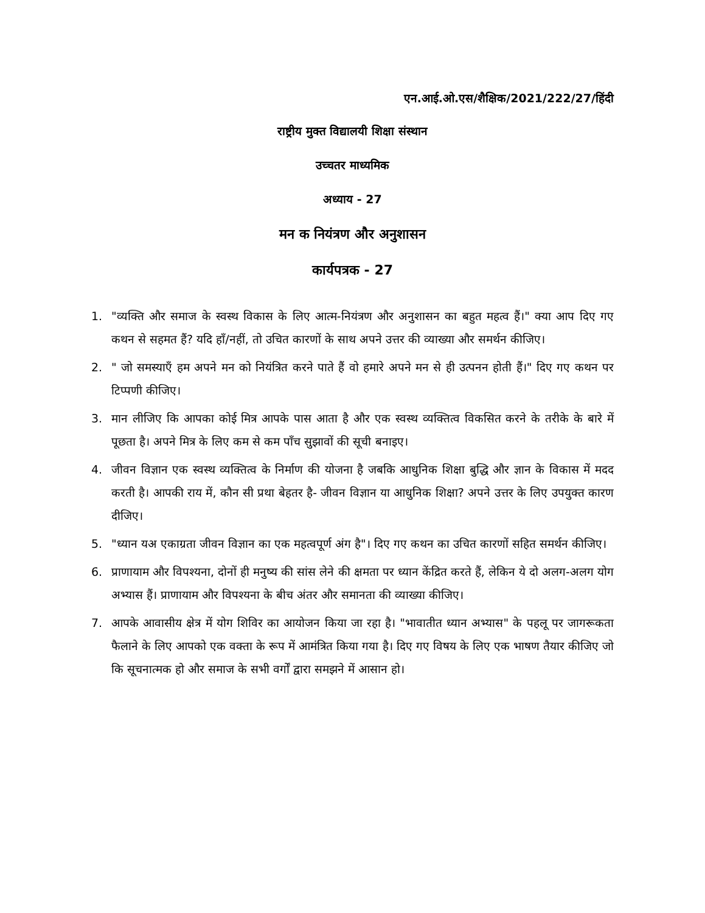एन.आई.ओ.एस/शैक्षिक/2021/222/27/हिंदी
राष्ट्रीय मुक्त विद्यालयी शिक्षा संस्थान
उच्चतर माध्यमिक
अध्याय - 27
मन क नियंत्रण और अनुशासन
कार्यपत्रक - 27
1. "व्यक्ति और समाज के स्वस्थ विकास के लिए आत्म-नियंत्रण और अनुशासन का बहुत महत्व हैं।" क्या आप दिए गए कथन से सहमत हैं? यदि हाँ/नहीं, तो उचित कारणों के साथ अपने उत्तर की व्याख्या और समर्थन कीजिए।
2. " जो समस्याएँ हम अपने मन को नियंत्रित करने पाते हैं वो हमारे अपने मन से ही उत्पनन होती हैं।" दिए गए कथन पर टिप्पणी कीजिए।
3. मान लीजिए कि आपका कोई मित्र आपके पास आता है और एक स्वस्थ व्यक्तित्व विकसित करने के तरीके के बारे में पूछता है। अपने मित्र के लिए कम से कम पाँच सुझावों की सूची बनाइए।
4. जीवन विज्ञान एक स्वस्थ व्यक्तित्व के निर्माण की योजना है जबकि आधुनिक शिक्षा बुद्धि और ज्ञान के विकास में मदद करती है। आपकी राय में, कौन सी प्रथा बेहतर है- जीवन विज्ञान या आधुनिक शिक्षा? अपने उत्तर के लिए उपयुक्त कारण दीजिए।
5. "ध्यान यअ एकाग्रता जीवन विज्ञान का एक महत्वपूर्ण अंग है"। दिए गए कथन का उचित कारणों सहित समर्थन कीजिए।
6. प्राणायाम और विपश्यना, दोनों ही मनुष्य की सांस लेने की क्षमता पर ध्यान केंद्रित करते हैं, लेकिन ये दो अलग-अलग योग अभ्यास हैं। प्राणायाम और विपश्यना के बीच अंतर और समानता की व्याख्या कीजिए।
7. आपके आवासीय क्षेत्र में योग शिविर का आयोजन किया जा रहा है। "भावातीत ध्यान अभ्यास" के पहलू पर जागरूकता फैलाने के लिए आपको एक वक्ता के रूप में आमंत्रित किया गया है। दिए गए विषय के लिए एक भाषण तैयार कीजिए जो कि सूचनात्मक हो और समाज के सभी वर्गों द्वारा समझने में आसान हो।